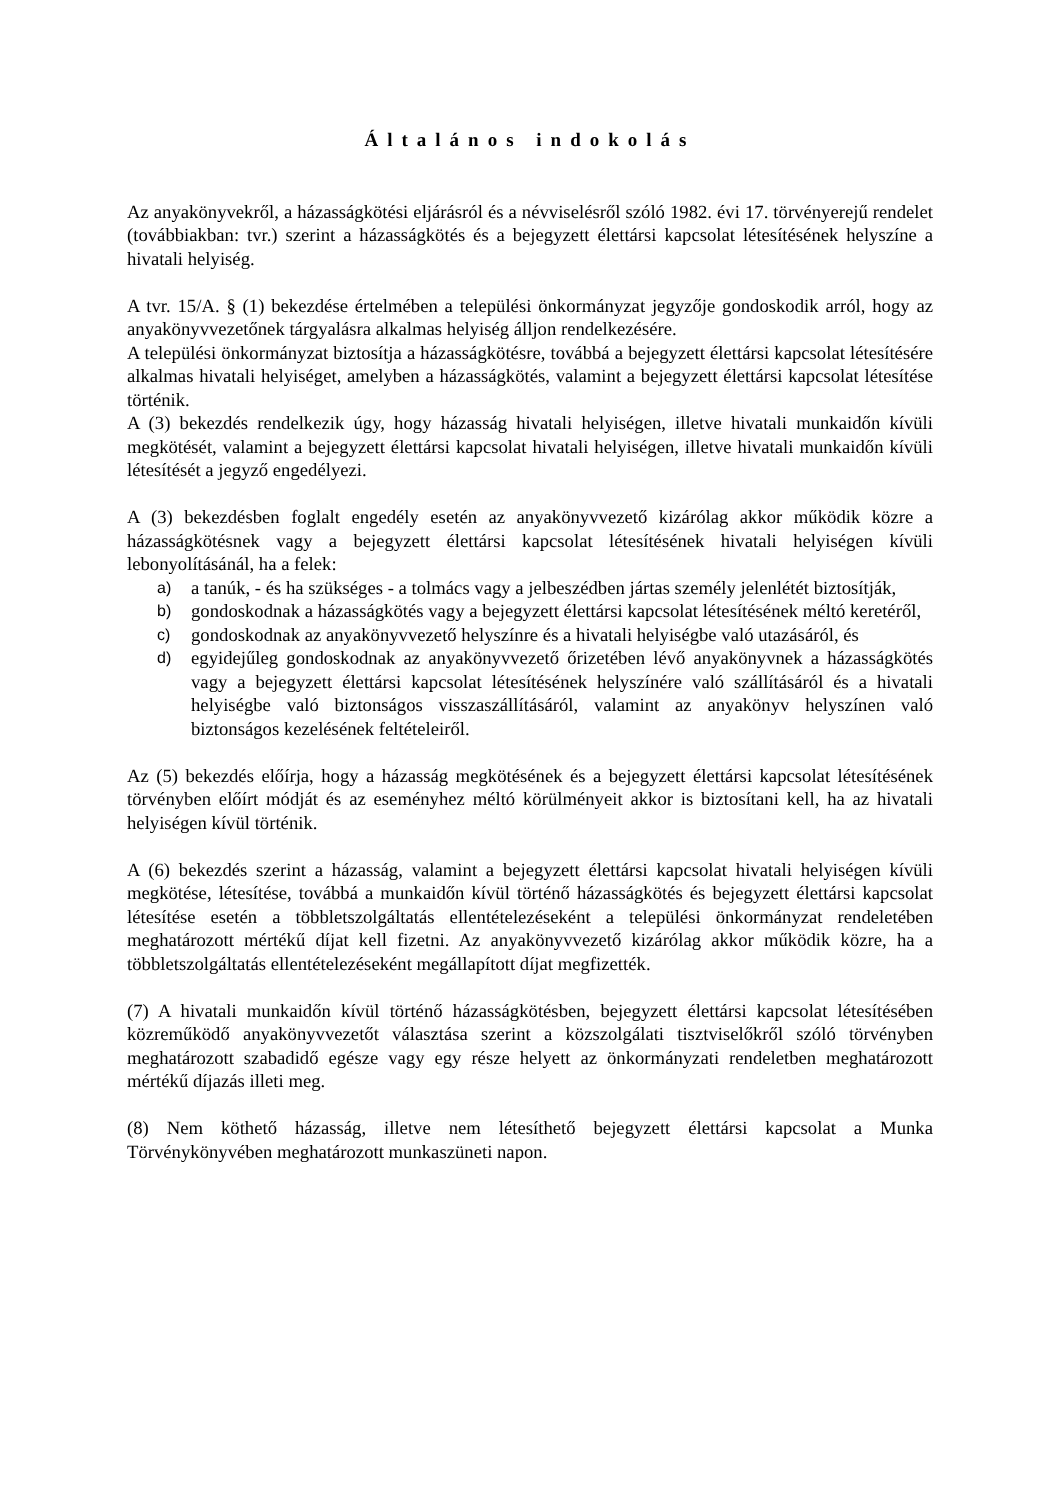Általános indokolás
Az anyakönyvekről, a házasságkötési eljárásról és a névviselésről szóló 1982. évi 17. törvényerejű rendelet (továbbiakban: tvr.) szerint a házasságkötés és a bejegyzett élettársi kapcsolat létesítésének helyszíne a hivatali helyiség.
A tvr. 15/A. § (1) bekezdése értelmében a települési önkormányzat jegyzője gondoskodik arról, hogy az anyakönyvvezetőnek tárgyalásra alkalmas helyiség álljon rendelkezésére.
A települési önkormányzat biztosítja a házasságkötésre, továbbá a bejegyzett élettársi kapcsolat létesítésére alkalmas hivatali helyiséget, amelyben a házasságkötés, valamint a bejegyzett élettársi kapcsolat létesítése történik.
A (3) bekezdés rendelkezik úgy, hogy házasság hivatali helyiségen, illetve hivatali munkaidőn kívüli megkötését, valamint a bejegyzett élettársi kapcsolat hivatali helyiségen, illetve hivatali munkaidőn kívüli létesítését a jegyző engedélyezi.
A (3) bekezdésben foglalt engedély esetén az anyakönyvvezető kizárólag akkor működik közre a házasságkötésnek vagy a bejegyzett élettársi kapcsolat létesítésének hivatali helyiségen kívüli lebonyolításánál, ha a felek:
a) a tanúk, - és ha szükséges - a tolmács vagy a jelbeszédben jártas személy jelenlétét biztosítják,
b) gondoskodnak a házasságkötés vagy a bejegyzett élettársi kapcsolat létesítésének méltó keretéről,
c) gondoskodnak az anyakönyvvezető helyszínre és a hivatali helyiségbe való utazásáról, és
d) egyidejűleg gondoskodnak az anyakönyvvezető őrizetében lévő anyakönyvnek a házasságkötés vagy a bejegyzett élettársi kapcsolat létesítésének helyszínére való szállításáról és a hivatali helyiségbe való biztonságos visszaszállításáról, valamint az anyakönyv helyszínen való biztonságos kezelésének feltételeiről.
Az (5) bekezdés előírja, hogy a házasság megkötésének és a bejegyzett élettársi kapcsolat létesítésének törvényben előírt módját és az eseményhez méltó körülményeit akkor is biztosítani kell, ha az hivatali helyiségen kívül történik.
A (6) bekezdés szerint a házasság, valamint a bejegyzett élettársi kapcsolat hivatali helyiségen kívüli megkötése, létesítése, továbbá a munkaidőn kívül történő házasságkötés és bejegyzett élettársi kapcsolat létesítése esetén a többletszolgáltatás ellentételezéseként a települési önkormányzat rendeletében meghatározott mértékű díjat kell fizetni. Az anyakönyvvezető kizárólag akkor működik közre, ha a többletszolgáltatás ellentételezéseként megállapított díjat megfizették.
(7) A hivatali munkaidőn kívül történő házasságkötésben, bejegyzett élettársi kapcsolat létesítésében közreműködő anyakönyvvezetőt választása szerint a közszolgálati tisztviselőkről szóló törvényben meghatározott szabadidő egésze vagy egy része helyett az önkormányzati rendeletben meghatározott mértékű díjazás illeti meg.
(8) Nem köthető házasság, illetve nem létesíthető bejegyzett élettársi kapcsolat a Munka Törvénykönyvében meghatározott munkaszüneti napon.